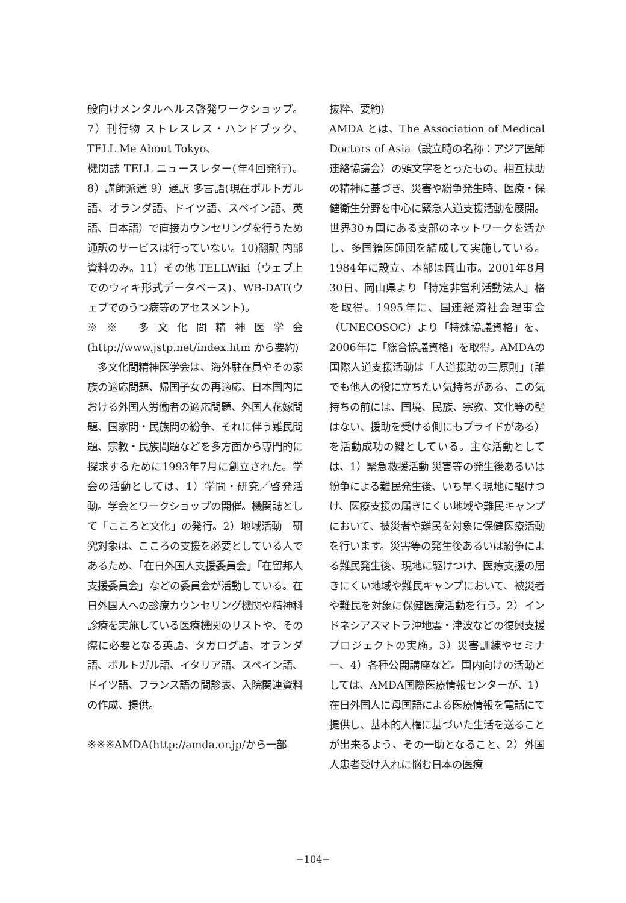般向けメンタルヘルス啓発ワークショップ。7）刊行物 ストレスレス・ハンドブック、TELL Me About Tokyo、
機関誌 TELL ニュースレター(年4回発行)。8）講師派遣 9）通訳 多言語(現在ポルトガル語、オランダ語、ドイツ語、スペイン語、英語、日本語）で直接カウンセリングを行うため通訳のサービスは行っていない。10)翻訳 内部資料のみ。11）その他 TELLWiki（ウェブ上でのウィキ形式データベース)、WB-DAT(ウェブでのうつ病等のアセスメント)。
※※ 多文化間精神医学会(http://www.jstp.net/index.htm から要約)
　多文化間精神医学会は、海外駐在員やその家族の適応問題、帰国子女の再適応、日本国内における外国人労働者の適応問題、外国人花嫁問題、国家間・民族間の紛争、それに伴う難民問題、宗教・民族問題などを多方面から専門的に探求するために1993年7月に創立された。学会の活動としては、1）学問・研究／啓発活動。学会とワークショップの開催。機関誌として「こころと文化」の発行。2）地域活動　研究対象は、こころの支援を必要としている人であるため、「在日外国人支援委員会」「在留邦人支援委員会」などの委員会が活動している。在日外国人への診療カウンセリング機関や精神科診療を実施している医療機関のリストや、その際に必要となる英語、タガログ語、オランダ語、ポルトガル語、イタリア語、スペイン語、ドイツ語、フランス語の問診表、入院関連資料の作成、提供。
※※※AMDA(http://amda.or.jp/から一部
抜粋、要約)
AMDA とは、The Association of Medical Doctors of Asia（設立時の名称：アジア医師連絡協議会）の頭文字をとったもの。相互扶助の精神に基づき、災害や紛争発生時、医療・保健衛生分野を中心に緊急人道支援活動を展開。世界30ヵ国にある支部のネットワークを活かし、多国籍医師団を結成して実施している。1984年に設立、本部は岡山市。2001年8月30日、岡山県より「特定非営利活動法人」格を取得。1995年に、国連経済社会理事会（UNECOSOC）より「特殊協議資格」を、2006年に「総合協議資格」を取得。AMDAの国際人道支援活動は「人道援助の三原則」(誰でも他人の役に立ちたい気持ちがある、この気持ちの前には、国境、民族、宗教、文化等の壁はない、援助を受ける側にもプライドがある）を活動成功の鍵としている。主な活動としては、1）緊急救援活動 災害等の発生後あるいは紛争による難民発生後、いち早く現地に駆けつけ、医療支援の届きにくい地域や難民キャンプにおいて、被災者や難民を対象に保健医療活動を行います。災害等の発生後あるいは紛争による難民発生後、現地に駆けつけ、医療支援の届きにくい地域や難民キャンプにおいて、被災者や難民を対象に保健医療活動を行う。2）インドネシアスマトラ沖地震・津波などの復興支援プロジェクトの実施。3）災害訓練やセミナー、4）各種公開講座など。国内向けの活動としては、AMDA国際医療情報センターが、1）在日外国人に母国語による医療情報を電話にて提供し、基本的人権に基づいた生活を送ることが出来るよう、その一助となること、2）外国人患者受け入れに悩む日本の医療
−104−